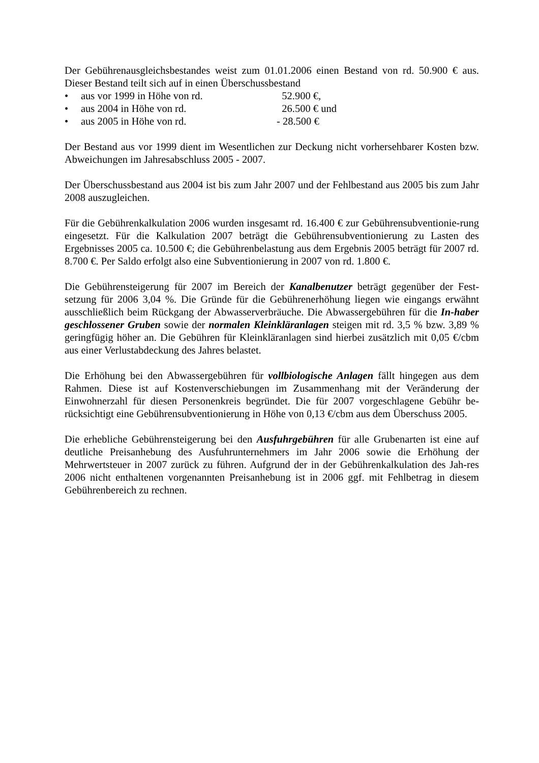Der Gebührenausgleichsbestandes weist zum 01.01.2006 einen Bestand von rd. 50.900 € aus. Dieser Bestand teilt sich auf in einen Überschussbestand
• aus vor 1999 in Höhe von rd. 52.900 €,
• aus 2004 in Höhe von rd. 26.500 € und
• aus 2005 in Höhe von rd. - 28.500 €
Der Bestand aus vor 1999 dient im Wesentlichen zur Deckung nicht vorhersehbarer Kosten bzw. Abweichungen im Jahresabschluss 2005 - 2007.
Der Überschussbestand aus 2004 ist bis zum Jahr 2007 und der Fehlbestand aus 2005 bis zum Jahr 2008 auszugleichen.
Für die Gebührenkalkulation 2006 wurden insgesamt rd. 16.400 € zur Gebührensubventionie-rung eingesetzt. Für die Kalkulation 2007 beträgt die Gebührensubventionierung zu Lasten des Ergebnisses 2005 ca. 10.500 €; die Gebührenbelastung aus dem Ergebnis 2005 beträgt für 2007 rd. 8.700 €. Per Saldo erfolgt also eine Subventionierung in 2007 von rd. 1.800 €.
Die Gebührensteigerung für 2007 im Bereich der Kanalbenutzer beträgt gegenüber der Fest-setzung für 2006 3,04 %. Die Gründe für die Gebührenerhöhung liegen wie eingangs erwähnt ausschließlich beim Rückgang der Abwasserverbräuche. Die Abwassergebühren für die In-haber geschlossener Gruben sowie der normalen Kleinkläranlagen steigen mit rd. 3,5 % bzw. 3,89 % geringfügig höher an. Die Gebühren für Kleinkläranlagen sind hierbei zusätzlich mit 0,05 €/cbm aus einer Verlustabdeckung des Jahres belastet.
Die Erhöhung bei den Abwassergebühren für vollbiologische Anlagen fällt hingegen aus dem Rahmen. Diese ist auf Kostenverschiebungen im Zusammenhang mit der Veränderung der Einwohnerzahl für diesen Personenkreis begründet. Die für 2007 vorgeschlagene Gebühr be-rücksichtigt eine Gebührensubventionierung in Höhe von 0,13 €/cbm aus dem Überschuss 2005.
Die erhebliche Gebührensteigerung bei den Ausfuhrgebühren für alle Grubenarten ist eine auf deutliche Preisanhebung des Ausfuhrunternehmers im Jahr 2006 sowie die Erhöhung der Mehrwertsteuer in 2007 zurück zu führen. Aufgrund der in der Gebührenkalkulation des Jah-res 2006 nicht enthaltenen vorgenannten Preisanhebung ist in 2006 ggf. mit Fehlbetrag in diesem Gebührenbereich zu rechnen.